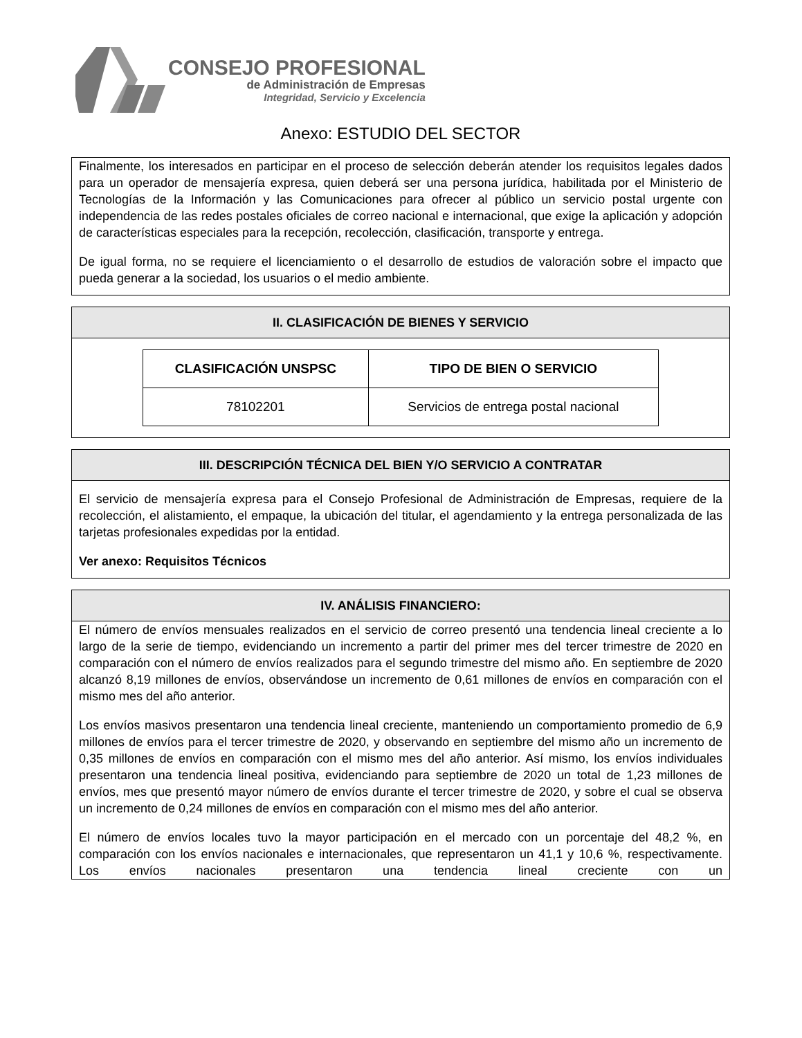CONSEJO PROFESIONAL
de Administración de Empresas
Integridad, Servicio y Excelencia
Anexo: ESTUDIO DEL SECTOR
Finalmente, los interesados en participar en el proceso de selección deberán atender los requisitos legales dados para un operador de mensajería expresa, quien deberá ser una persona jurídica, habilitada por el Ministerio de Tecnologías de la Información y las Comunicaciones para ofrecer al público un servicio postal urgente con independencia de las redes postales oficiales de correo nacional e internacional, que exige la aplicación y adopción de características especiales para la recepción, recolección, clasificación, transporte y entrega.
De igual forma, no se requiere el licenciamiento o el desarrollo de estudios de valoración sobre el impacto que pueda generar a la sociedad, los usuarios o el medio ambiente.
II. CLASIFICACIÓN DE BIENES Y SERVICIO
| CLASIFICACIÓN UNSPSC | TIPO DE BIEN O SERVICIO |
| --- | --- |
| 78102201 | Servicios de entrega postal nacional |
III. DESCRIPCIÓN TÉCNICA DEL BIEN Y/O SERVICIO A CONTRATAR
El servicio de mensajería expresa para el Consejo Profesional de Administración de Empresas, requiere de la recolección, el alistamiento, el empaque, la ubicación del titular, el agendamiento y la entrega personalizada de las tarjetas profesionales expedidas por la entidad.
Ver anexo: Requisitos Técnicos
IV. ANÁLISIS FINANCIERO:
El número de envíos mensuales realizados en el servicio de correo presentó una tendencia lineal creciente a lo largo de la serie de tiempo, evidenciando un incremento a partir del primer mes del tercer trimestre de 2020 en comparación con el número de envíos realizados para el segundo trimestre del mismo año. En septiembre de 2020 alcanzó 8,19 millones de envíos, observándose un incremento de 0,61 millones de envíos en comparación con el mismo mes del año anterior.
Los envíos masivos presentaron una tendencia lineal creciente, manteniendo un comportamiento promedio de 6,9 millones de envíos para el tercer trimestre de 2020, y observando en septiembre del mismo año un incremento de 0,35 millones de envíos en comparación con el mismo mes del año anterior. Así mismo, los envíos individuales presentaron una tendencia lineal positiva, evidenciando para septiembre de 2020 un total de 1,23 millones de envíos, mes que presentó mayor número de envíos durante el tercer trimestre de 2020, y sobre el cual se observa un incremento de 0,24 millones de envíos en comparación con el mismo mes del año anterior.
El número de envíos locales tuvo la mayor participación en el mercado con un porcentaje del 48,2 %, en comparación con los envíos nacionales e internacionales, que representaron un 41,1 y 10,6 %, respectivamente. Los envíos nacionales presentaron una tendencia lineal creciente con un